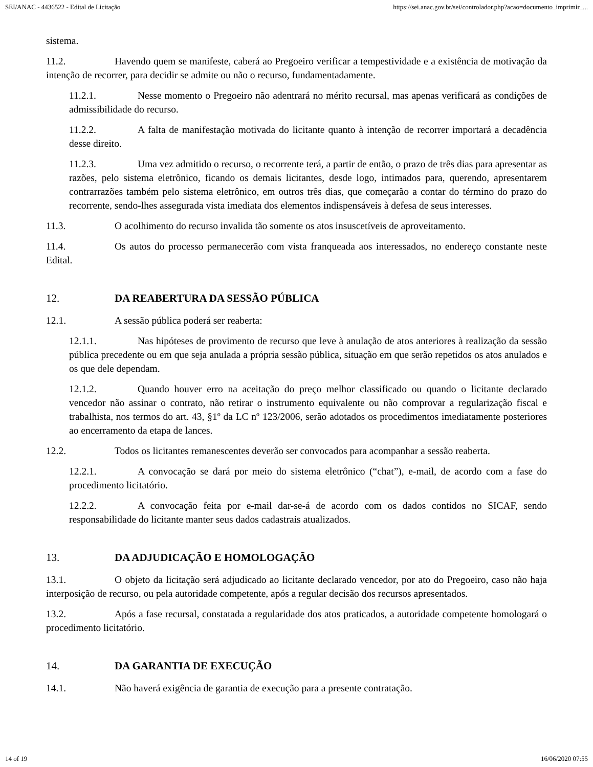SEI/ANAC - 4436522 - Edital de Licitação https://sei.anac.gov.br/sei/controlador.php?acao=documento_imprimir_...
sistema.
11.2. Havendo quem se manifeste, caberá ao Pregoeiro verificar a tempestividade e a existência de motivação da intenção de recorrer, para decidir se admite ou não o recurso, fundamentadamente.
11.2.1. Nesse momento o Pregoeiro não adentrará no mérito recursal, mas apenas verificará as condições de admissibilidade do recurso.
11.2.2. A falta de manifestação motivada do licitante quanto à intenção de recorrer importará a decadência desse direito.
11.2.3. Uma vez admitido o recurso, o recorrente terá, a partir de então, o prazo de três dias para apresentar as razões, pelo sistema eletrônico, ficando os demais licitantes, desde logo, intimados para, querendo, apresentarem contrarrazões também pelo sistema eletrônico, em outros três dias, que começarão a contar do término do prazo do recorrente, sendo-lhes assegurada vista imediata dos elementos indispensáveis à defesa de seus interesses.
11.3. O acolhimento do recurso invalida tão somente os atos insuscetíveis de aproveitamento.
11.4. Os autos do processo permanecerão com vista franqueada aos interessados, no endereço constante neste Edital.
12. DA REABERTURA DA SESSÃO PÚBLICA
12.1. A sessão pública poderá ser reaberta:
12.1.1. Nas hipóteses de provimento de recurso que leve à anulação de atos anteriores à realização da sessão pública precedente ou em que seja anulada a própria sessão pública, situação em que serão repetidos os atos anulados e os que dele dependam.
12.1.2. Quando houver erro na aceitação do preço melhor classificado ou quando o licitante declarado vencedor não assinar o contrato, não retirar o instrumento equivalente ou não comprovar a regularização fiscal e trabalhista, nos termos do art. 43, §1º da LC nº 123/2006, serão adotados os procedimentos imediatamente posteriores ao encerramento da etapa de lances.
12.2. Todos os licitantes remanescentes deverão ser convocados para acompanhar a sessão reaberta.
12.2.1. A convocação se dará por meio do sistema eletrônico (“chat”), e-mail, de acordo com a fase do procedimento licitatório.
12.2.2. A convocação feita por e-mail dar-se-á de acordo com os dados contidos no SICAF, sendo responsabilidade do licitante manter seus dados cadastrais atualizados.
13. DA ADJUDICAÇÃO E HOMOLOGAÇÃO
13.1. O objeto da licitação será adjudicado ao licitante declarado vencedor, por ato do Pregoeiro, caso não haja interposição de recurso, ou pela autoridade competente, após a regular decisão dos recursos apresentados.
13.2. Após a fase recursal, constatada a regularidade dos atos praticados, a autoridade competente homologará o procedimento licitatório.
14. DA GARANTIA DE EXECUÇÃO
14.1. Não haverá exigência de garantia de execução para a presente contratação.
14 of 19 16/06/2020 07:55